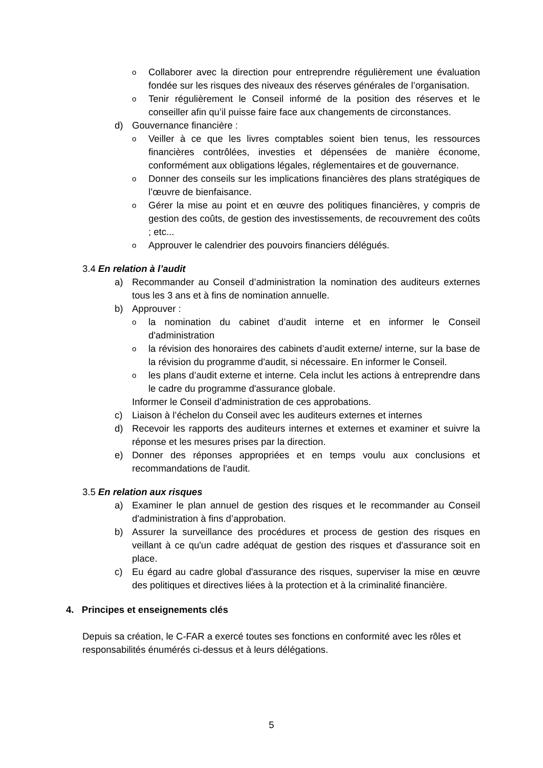o Collaborer avec la direction pour entreprendre régulièrement une évaluation fondée sur les risques des niveaux des réserves générales de l’organisation.
o Tenir régulièrement le Conseil informé de la position des réserves et le conseiller afin qu’il puisse faire face aux changements de circonstances.
d) Gouvernance financière :
o Veiller à ce que les livres comptables soient bien tenus, les ressources financières contrôlées, investies et dépensées de manière économe, conformément aux obligations légales, réglementaires et de gouvernance.
o Donner des conseils sur les implications financières des plans stratégiques de l’œuvre de bienfaisance.
o Gérer la mise au point et en œuvre des politiques financières, y compris de gestion des coûts, de gestion des investissements, de recouvrement des coûts ; etc...
o Approuver le calendrier des pouvoirs financiers délégués.
3.4 En relation à l’audit
a) Recommander au Conseil d’administration la nomination des auditeurs externes tous les 3 ans et à fins de nomination annuelle.
b) Approuver :
ola nomination du cabinet d’audit interne et en informer le Conseil d'administration
ola révision des honoraires des cabinets d’audit externe/ interne, sur la base de la révision du programme d'audit, si nécessaire. En informer le Conseil.
oles plans d’audit externe et interne. Cela inclut les actions à entreprendre dans le cadre du programme d'assurance globale.
Informer le Conseil d’administration de ces approbations.
c) Liaison à l’échelon du Conseil avec les auditeurs externes et internes
d) Recevoir les rapports des auditeurs internes et externes et examiner et suivre la réponse et les mesures prises par la direction.
e) Donner des réponses appropriées et en temps voulu aux conclusions et recommandations de l'audit.
3.5 En relation aux risques
a) Examiner le plan annuel de gestion des risques et le recommander au Conseil d'administration à fins d’approbation.
b) Assurer la surveillance des procédures et process de gestion des risques en veillant à ce qu'un cadre adéquat de gestion des risques et d'assurance soit en place.
c) Eu égard au cadre global d'assurance des risques, superviser la mise en œuvre des politiques et directives liées à la protection et à la criminalité financière.
4. Principes et enseignements clés
Depuis sa création, le C-FAR a exercé toutes ses fonctions en conformité avec les rôles et responsabilités énumérés ci-dessus et à leurs délégations.
5